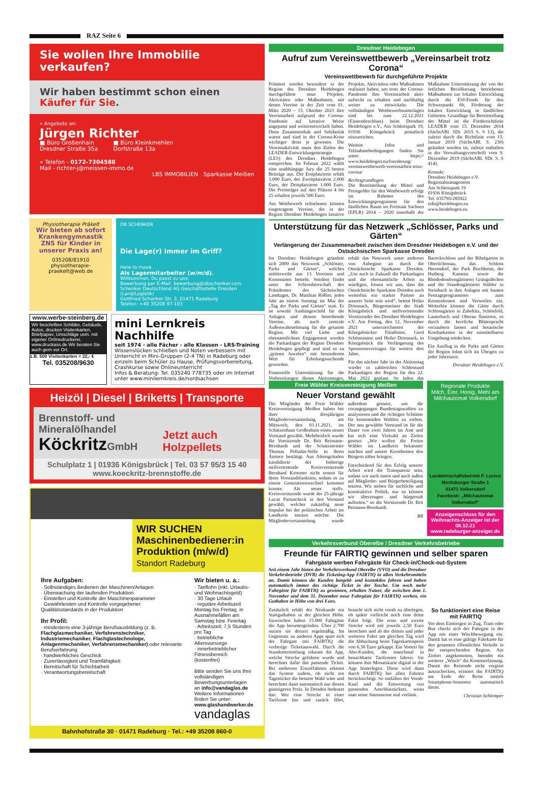RAZ Seite 6
Sie wollen Ihre Immobilie verkaufen?
Wir haben bestimmt schon einen Käufer für Sie.
» Angebote an:
Jürgen Richter
■ Büro Großenhain
Dresdner Straße 35a
■ Büro Kleinkmehlen
Dorfstraße 13a
» Telefon - 0172-7304588
Mail - richter-j@meissen-immo.de
LBS IMMOBILIEN Sparkasse Meißen
Physiotherapie Präkelt
Wir bieten ab sofort Krankengymnastik ZNS für Kinder in unserer Praxis an!
035208/81910
physiotherapie-praekelt@web.de
DB SCHENKER
Die Lage(r) immer im Griff?
Here to move.
Als Lagermitarbeiter (w/m/d).
Willkommen, Du passt zu uns.
Bewerbung per E-Mail: bewerbung@dbschenker.com
Schenker Deutschland AG Geschäftsstelle Dresden (Land/Logistik)
Gottfried Schenker Str. 3, 01471 Radeburg
Telefon: +49 35208 97-103
www.werbe-steinberg.de
Wir beschriften Schilder, Gebäude, Autos, drucken Visitenkarten, Briefpapier, Umschläge uvm. mit eigener Onlinedruckerei. www.druckass.de Wir beraten Sie auch gern vor Ort.
z.B. 500 Visitenkarten = 22,- €
Tel. 035208/9630
mini Lernkreis Nachhilfe
seit 1974 - alle Fächer - alle Klassen - LRS-Training
Wissenslücken schließen und Noten verbessern mit Unterricht in Mini-Gruppen (2-4 TN) in Radeburg oder einzeln beim Schüler zu Hause, Prüfungsvorbereitung, Crashkurse sowie Onlineunterricht
Infos & Beratung: Tel. 035240 778735 oder im Internet unter www.minilernkreis.de/nordsachsen
Heizöl | Diesel | Briketts | Transporte
Brennstoff- und Mineralölhandel
Köckritz GmbH
Jetzt auch Holzpellets
Schulplatz 1 | 01936 Königsbrück | Tel. 03 57 95/3 15 40
www.koeckritz-brennstoffe.de
WIR SUCHEN
Maschinenbediener:in Produktion (m/w/d)
Standort Radeburg
Ihre Aufgaben:
· Selbständiges Bedienen der Maschinen/Anlagen
· Überwachung der laufenden Produktion
· Einstellen und Kontrolle der Maschinenparameter
· Gewährleisten und Kontrolle vorgegebener Qualitätsstandards in der Produktion
Ihr Profil:
· mindestens eine 3-jährige Berufsausbildung (z. B. Flachglasmechaniker, Verfahrenstechniker, Industriemechaniker, Flachglastechnologe, Anlagenmechaniker, Verfahrensmechaniker) oder relevante Berufserfahrung
· handwerkliches Geschick
· Zuverlässigkeit und Teamfähigkeit
· Bereitschaft für Schichtarbeit
· Verantwortungsbereitschaft
Wir bieten u. a.:
· Tariflohn (inkl. Urlaubs- und Weihnachtsgeld)
· 30 Tage Urlaub
· reguläre Arbeitszeit Montag bis Freitag, in Ausnahmefällen am Samstag bzw. Feiertag
· Arbeitszeit: 7,5 Stunden pro Tag
· betriebliche Altersvorsorge
· innerbetrieblicher Fitnessbereich (kostenfrei)
Bitte senden Sie uns Ihre vollständigen Bewerbungsunterlagen an info@vandaglas.de
Weitere Informationen finden Sie unter:
www.glashandwerker.de
vandaglas
Bahnhofstraße 30 · 01471 Radeburg · Tel.: +49 35208 860-0
Dresdner Heidebogen
Aufruf zum Vereinswettbewerb „Vereinsarbeit trotz Corona“
Vereinswettbewerb für durchgeführte Projekte
Prämiert werden besondere in der Region des Dresdner Heidebogen durchgeführte neue Projekte, Aktivitäten oder Maßnahmen, mit denen Vereine in der Zeit vom 01. März 2020 – 15. Oktober 2021 ihre Vereinsarbeit aufgrund der Corona-Pandemie auf kreative Weise angepasst und weiterentwickelt haben. Denn Zusammenhalt und Solidarität waren und sind in der Corona-Krise wichtiger denn je gewesen. Die Vereinsaktivität muss den Zielen der LEADER-Entwicklungsstrategie (LES) des Dresdner Heidebogen entsprechen. Im Februar 2022 wählt eine unabhängige Jury die 25 besten Beiträge aus. Der Erstplatzierte erhält 3.000 Euro, der Zweitplatzierte 2.000 Euro, der Drittplatzierte 1.000 Euro. Die Preisträger auf den Plätzen 4 bis 25 erhalten jeweils 500 Euro.
Am Wettbewerb teilnehmen können eingetragene Vereine, die in der Region Dresdner Heidebogen kreative Projekte, Aktivitäten oder Maßnahmen realisiert haben, um trotz der Corona-Pandemie ihre Vereinsarbeit aktiv aufrecht zu erhalten und nachhaltig weiter zu entwickeln. Die vollständigen Wettbewerbsunterlagen sind bis zum 22.12.2021 (Einsendeschluss) beim Dresdner Heidebogen e.V., Am Schlosspark 19, 01936 Königsbrück postalisch einzureichen.
Weitere Infos und Teilnahmebedingungen finden Sie unter: https:// www.heidebogen.eu/foerderung/ vereinswettbewerb-vereinsarbeit-trotz-corona/
Rechtsgrundlagen
Die Bereitstellung der Mittel und Preisgelder für den Wettbewerb erfolgt im Rahmen des Entwicklungsprogramms für den ländlichen Raum im Freistaat Sachsen (EPLR) 2014 – 2020 innerhalb der Maßnahme Unterstützung der von der örtlichen Bevölkerung betriebenen Maßnahmen zur lokalen Entwicklung durch die ESI-Fonds für den Schwerpunkt 6b, Förderung der lokalen Entwicklung in ländlichen Gebieten. Grundlage für Bereitstellung der Mittel ist die Förderrichtlinie LEADER vom 15. Dezember 2014 (SächsABl. SDr. 2015 S. S 13), die zuletzt durch die Richtlinie vom 15. Januar 2019 (SächsABl. S. 230) geändert worden ist, zuletzt enthalten in der Verwaltungsvorschrift vom 9. Dezember 2019 (SächsABl. SDr. S. S 414).
Kontakt:
Dresdner Heidebogen e.V.
Regionalmanagement
Am Schlosspark 19
01936 Königsbrück
Tel. 035795/285922
info@heidebogen.eu
www.heidebogen.eu
Unterstützung für das Netzwerk „Schlösser, Parks und Gärten“
Verlängerung der Zusammenarbeit zwischen dem Dresdner Heidebogen e.V. und der Ostsächsischen Sparkasse Dresden
Im Dresdner Heidebogen gründete sich 2009 das Netzwerk „Schlösser, Parks und Gärten“, welches mittlerweile aus 13 Vereinen und Kommunen besteht. Seitdem findet unter der Schirmherrschaft des Präsidenten des Sächsischen Landtages, Dr. Matthias Rößler, jedes Jahr an einem Sonntag im Mai der „Tag der Parks und Gärten“ statt. Er ist sowohl Aushängeschild für die Anlagen und dessen betreibende Vereine, als auch zentrale Außenwahrnehmung für die gesamte Region. Mit viel Liebe und ehrenamtlichem Engagement werden die Parkanlagen der Region Dresdner Heidebogen gepflegt und sind so zu „grünen Juwelen“ mit besonderem Wert für Erholungssuchende geworden.
Finanzielle Unterstützung für die Vorbereitungen dieses Aktionstages, erhält das Netzwerk unter anderem von Anbeginn an durch die Ostsächsische Sparkasse Dresden. „Um auch in Zukunft die Parkanlagen und die ehrenamtliche Arbeit zu würdigen, freuen wir uns, dass die Ostsächsische Sparkasse Dresden auch weiterhin ein starker Partner an unserer Seite sein wird“, betont Heiko Driesnack, Bürgermeister der Stadt Königsbrück und stellvertretender Vorsitzender des Dresdner Heidebogen e.V. Am Freitag, den 12. November 2021 unterzeichneten der Königsbrücker Filialleiter, Gerd Schönemann und Heiko Driesnack, in Königsbrück die Verlängerung des Sponsorenvertrages für weitere drei Jahre.
Für das nächste Jahr ist der Aktionstag wieder in zahlreichen Schlossund Parkanlagen der Region für den 22. Mai 2022 geplant. So laden das Barockschloss und der Bibelgarten in Oberlichtenau, das Schloss Hermsdorf, der Park Bischheim, der Hutberg Kamenz sowie die Rhododendrongärtnerei Grüngräbchen und die Staudengärtnerei Stübler in Steinbach in ihre Anlagen mit bunten Festtagsprogrammen zum Kennenlernen und Verweilen ein. Weiterhin können die Gäste durch Schlossgärten in Zabeltitz, Schönfeld, Lauterbach und Oberau flanieren, es durch die herrliche Blütenpracht verzaubern lassen und botanische Kostbarkeiten in der unmittelbaren Umgebung entdecken.
Ein Ausflug in die Parks und Gärten der Region lohnt sich im Übrigen zu jeder Jahreszeit.
Dresdner Heidebogen e.V.
Freie Wähler Kreisvereinigung Meißen
Neuer Vorstand gewählt
Die Mitglieder der Freie Wähler Kreisvereinigung Meißen haben bei ihrer diesjährigen Mitgliederversammlung, am Mittwoch, den 03.11.2021, im Schützenhaus Großenhain einen neuen Vorstand gewählt. Mehrheitlich wurde die Vorsitzende Dr. Brit Reimann-Bernhardt und der Schatzmeister Thomas Pelludat-Stöhr in Ihren Ämtern bestätigt. Aus Altersgründen kandidierte der bisherige stellvertretende Kreisvorsitzende Bernhard Kroemer nicht erneut für diese Vorstandsfunktion, sodass es zu einem Generationswechsel kommen konnte. Als neuer stellv. Kreisvorsitzende wurde der 25-jährige Lucas Partuscheck in den Vorstand gewählt, welcher zukünftig neue Impulse bei der politischen Arbeit im Landkreis setzten möchte. Die Mitgliederversammlung wurde außerdem genutzt, um die vorangegangen Bundestagswahlen zu analysieren und die richtigen Schlüsse für kommenden Wahlen zu ziehen. Der neu gewählte Vorstand ist für die Dauer von zwei Jahren im Amt und hat sich eine Vielzahl an Zielen gesetzt: „Wir wollen die Freien Wähler im Landkreis bekannter machen und unsere Kernthemen den Bürgern näher bringen.
Entscheidend für den Erfolg unserer Arbeit wird die Transparenz sein, sodass wir nach innen und auch außen auf Mitglieder- und Bürgerbeteiligung setzten. Wir stehen für sachliche und konstruktive Politik, nur so können wir überzeugen und bürgernah auftreten.“ so die Vorsitzende Dr. Brit Reimann-Bernhardt.
RB
Regionale Produkte
Milch, Eier, Honig, Mehl am Milchautomat Volkersdorf
Landwirtschaftsbetrieb F. Lorenz
Moritzburger Straße 1
01471 Volkersdorf
Facebook: „Milchautomat Volkersdorf“
Anzeigenschluss für den Weihnachts-Anzeiger ist der 08.12.21
www.radeburger-anzeiger.de
Verkehrsverbund Oberelbe / Dresdner Verkehrsbetriebe
Freunde für FAIRTIQ gewinnen und selber sparen
Fahrgäste werben Fahrgäste für Check-in/Check-out-System
Seit einem Jahr bieten der Verkehrsverbund Oberelbe (VVO) und die Dresdner Verkehrsbetriebe (DVB) die Ticketing-App FAIRTIQ in allen Verkehrsmitteln an. Damit können die Kunden bargeld- und kontaktlos fahren und haben automatisch immer das richtige Ticket in der Tasche. Um noch mehr Fahrgäste für FAIRTIQ zu gewinnen, erhalten Nutzer, die zwischen dem 1. November und dem 31. Dezember neue Fahrgäste für FAIRTIQ werben, ein Guthaben in Höhe von drei Euro.
Zusätzlich erhält der Neukunde ein Startguthaben in der gleichen Höhe. Inzwischen haben 15.000 Fahrgäste die App heruntergeladen. Über 2.700 nutzen sie derzeit regelmäßig. Im Gegensatz zu anderen Apps spart sich der Fahrgast mit FAIRTIQ die vorherige Ticketauswahl. Durch die Standortermittlung erkennt die App, welche Strecke gefahren wurde und berechnet dafür das passende Ticket. Bei mehreren Einzelfahrten erkennt das System zudem, ob nicht ein Tagesticket die bessere Wahl wäre und berechnet dann automatisch nur diesen günstigeren Preis. In Dresden bedeutet das: Wer eine Strecke in einer Tarifzone hin und zurück fährt, braucht sich nicht vorab zu überlegen, ob später vielleicht noch eine dritte Fahrt folgt. Die erste und zweite Strecke wird mit jeweils 2,50 Euro berechnet und ab der dritten und jeder weiteren Fahrt am gleichen Tag wird die Abbuchung beim Tageskartenpreis von 6,50 Euro gekappt. Ein Vorteil für Abo-Kunden, die manchmal in benachbarte Tarifzonen fahren: Sie können ihre Monatskarte digital in der App hinterlegen. Diese wird dann durch FAIRTIQ bei allen Fahrten berücksichtigt. So entfallen der Vorab-Kauf und die Entwertung von passenden Anschlusstickets, wenn man seine Stammzone mal verlässt.
So funktioniert eine Reise mit FAIRTIQ
Vor dem Einsteigen in Zug, Tram oder Bus checkt sich der Fahrgast in der App mit einer Wischbewegung ein. Damit hat er eine gültige Fahrkarte für den gesamten öffentlichen Verkehr in der entsprechenden Region. Am Zielort angekommen, beendet ein weiterer „Wisch“ die Kostenerfassung. Damit der Reisende nicht vergisst auszuchecken, erinnert ihn FAIRTIQ am Ende der Reise mittels Smartphone-Sensoren automatisch daran.
Christian Schlemper